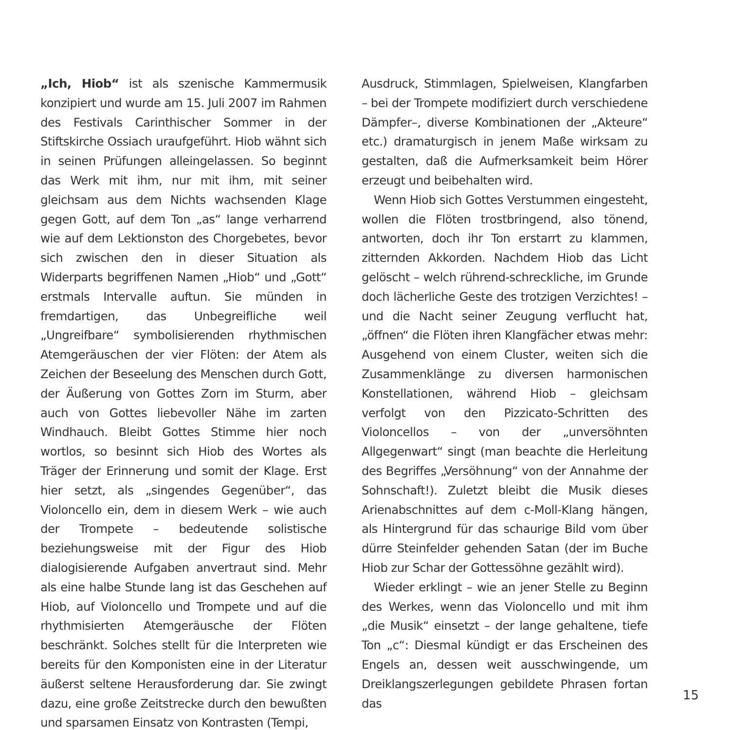„Ich, Hiob“ ist als szenische Kammermusik konzipiert und wurde am 15. Juli 2007 im Rahmen des Festivals Carinthischer Sommer in der Stiftskirche Ossiach uraufgeführt. Hiob wähnt sich in seinen Prüfungen alleingelassen. So beginnt das Werk mit ihm, nur mit ihm, mit seiner gleichsam aus dem Nichts wachsenden Klage gegen Gott, auf dem Ton „as“ lange verharrend wie auf dem Lektionston des Chorgebetes, bevor sich zwischen den in dieser Situation als Widerparts begriffenen Namen „Hiob“ und „Gott“ erstmals Intervalle auftun. Sie münden in fremdartigen, das Unbegreifliche weil „Ungreifbare“ symbolisierenden rhythmischen Atemgeräuschen der vier Flöten: der Atem als Zeichen der Beseelung des Menschen durch Gott, der Äußerung von Gottes Zorn im Sturm, aber auch von Gottes liebevoller Nähe im zarten Windhauch. Bleibt Gottes Stimme hier noch wortlos, so besinnt sich Hiob des Wortes als Träger der Erinnerung und somit der Klage. Erst hier setzt, als „singendes Gegenüber“, das Violoncello ein, dem in diesem Werk – wie auch der Trompete – bedeutende solistische beziehungsweise mit der Figur des Hiob dialogisierende Aufgaben anvertraut sind. Mehr als eine halbe Stunde lang ist das Geschehen auf Hiob, auf Violoncello und Trompete und auf die rhythmisierten Atemgeräusche der Flöten beschränkt. Solches stellt für die Interpreten wie bereits für den Komponisten eine in der Literatur äußerst seltene Herausforderung dar. Sie zwingt dazu, eine große Zeitstrecke durch den bewußten und sparsamen Einsatz von Kontrasten (Tempi,
Ausdruck, Stimmlagen, Spielweisen, Klangfarben – bei der Trompete modifiziert durch verschiedene Dämpfer–, diverse Kombinationen der „Akteure“ etc.) dramaturgisch in jenem Maße wirksam zu gestalten, daß die Aufmerksamkeit beim Hörer erzeugt und beibehalten wird.
Wenn Hiob sich Gottes Verstummen eingesteht, wollen die Flöten trostbringend, also tönend, antworten, doch ihr Ton erstarrt zu klammen, zitternden Akkorden. Nachdem Hiob das Licht gelöscht – welch rührend-schreckliche, im Grunde doch lächerliche Geste des trotzigen Verzichtes! – und die Nacht seiner Zeugung verflucht hat, „öffnen“ die Flöten ihren Klangfächer etwas mehr: Ausgehend von einem Cluster, weiten sich die Zusammenklänge zu diversen harmonischen Konstellationen, während Hiob – gleichsam verfolgt von den Pizzicato-Schritten des Violoncellos – von der „unversöhnten Allgegenwart“ singt (man beachte die Herleitung des Begriffes „Versöhnung“ von der Annahme der Sohnschaft!). Zuletzt bleibt die Musik dieses Arienabschnittes auf dem c-Moll-Klang hängen, als Hintergrund für das schaurige Bild vom über dürre Steinfelder gehenden Satan (der im Buche Hiob zur Schar der Gottessöhne gezählt wird).
Wieder erklingt – wie an jener Stelle zu Beginn des Werkes, wenn das Violoncello und mit ihm „die Musik“ einsetzt – der lange gehaltene, tiefe Ton „c“: Diesmal kündigt er das Erscheinen des Engels an, dessen weit ausschwingende, um Dreiklangszerlegungen gebildete Phrasen fortan das
15